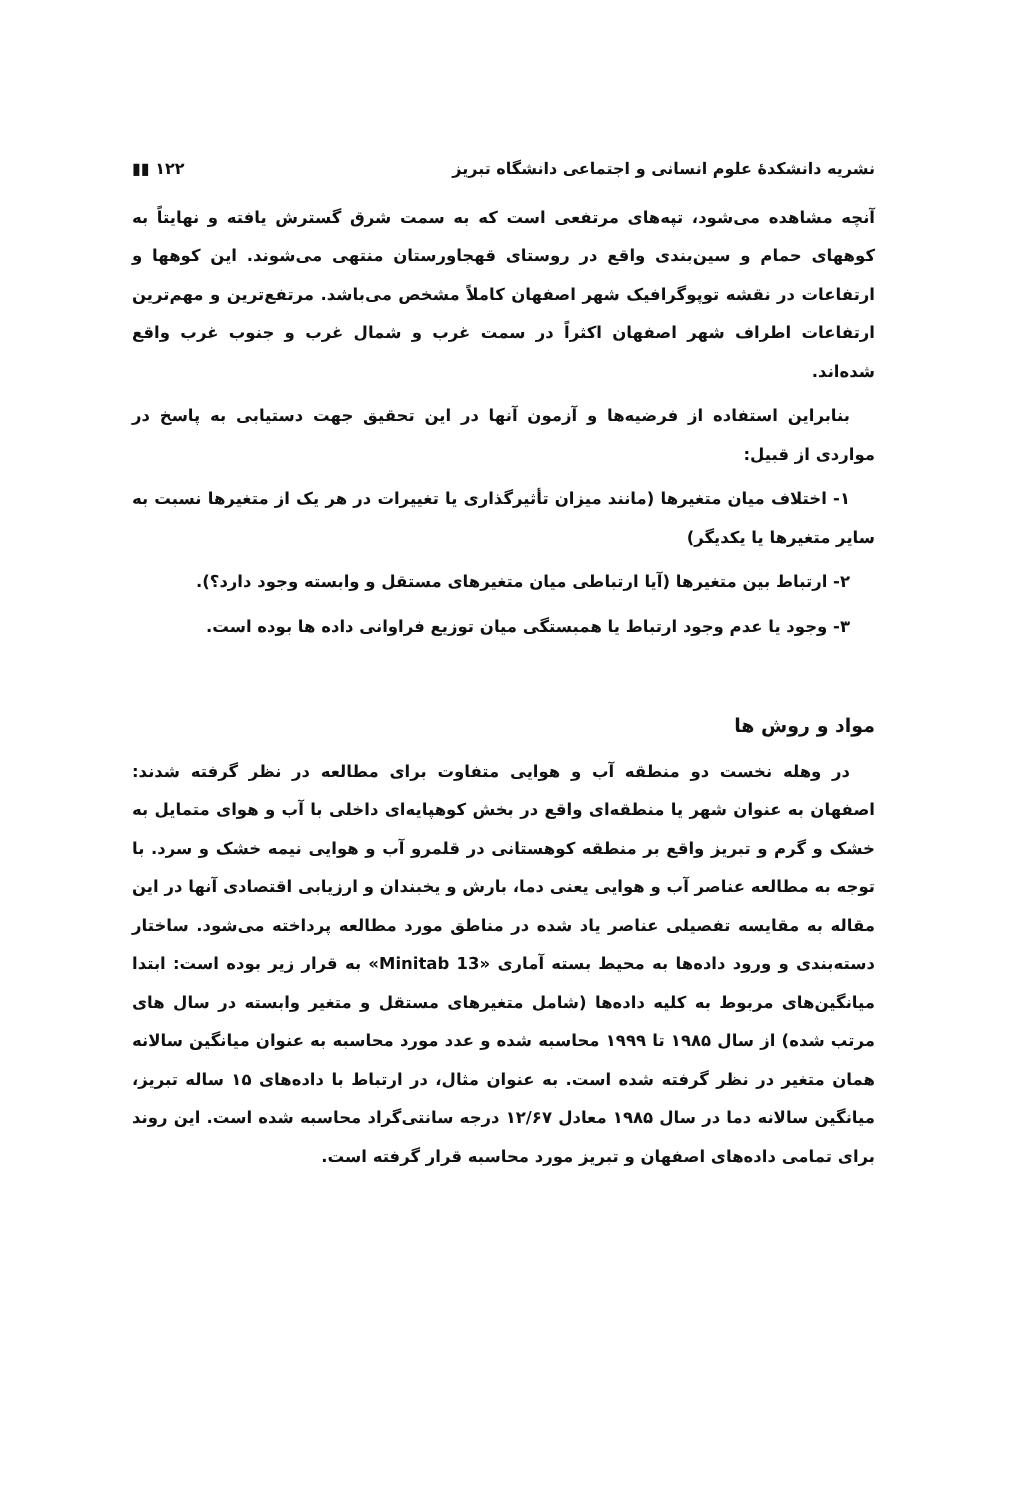نشریه دانشکدهٔ علوم انسانی و اجتماعی دانشگاه تبریز ۱۲۲ ▮▮
آنچه مشاهده می‌شود، تپه‌های مرتفعی است که به سمت شرق گسترش یافته و نهایتاً به کوههای حمام و سین‌بندی واقع در روستای قهجاورستان منتهی می‌شوند. این کوهها و ارتفاعات در نقشه توپوگرافیک شهر اصفهان کاملاً مشخص می‌باشد. مرتفع‌ترین و مهم‌ترین ارتفاعات اطراف شهر اصفهان اکثراً در سمت غرب و شمال غرب و جنوب غرب واقع شده‌اند.
بنابراین استفاده از فرضیه‌ها و آزمون آنها در این تحقیق جهت دستیابی به پاسخ در مواردی از قبیل:
۱- اختلاف میان متغیرها (مانند میزان تأثیرگذاری یا تغییرات در هر یک از متغیرها نسبت به سایر متغیرها یا یکدیگر)
۲- ارتباط بین متغیرها (آیا ارتباطی میان متغیرهای مستقل و وابسته وجود دارد؟).
۳- وجود یا عدم وجود ارتباط یا همبستگی میان توزیع فراوانی داده ها بوده است.
مواد و روش ها
در وهله نخست دو منطقه آب و هوایی متفاوت برای مطالعه در نظر گرفته شدند: اصفهان به عنوان شهر یا منطقه‌ای واقع در بخش کوهپایه‌ای داخلی با آب و هوای متمایل به خشک و گرم و تبریز واقع بر منطقه کوهستانی در قلمرو آب و هوایی نیمه خشک و سرد. با توجه به مطالعه عناصر آب و هوایی یعنی دما، بارش و یخبندان و ارزیابی اقتصادی آنها در این مقاله به مقایسه تفصیلی عناصر یاد شده در مناطق مورد مطالعه پرداخته می‌شود. ساختار دسته‌بندی و ورود داده‌ها به محیط بسته آماری «Minitab 13» به قرار زیر بوده است: ابتدا میانگین‌های مربوط به کلیه داده‌ها (شامل متغیرهای مستقل و متغیر وابسته در سال های مرتب شده) از سال ۱۹۸۵ تا ۱۹۹۹ محاسبه شده و عدد مورد محاسبه به عنوان میانگین سالانه همان متغیر در نظر گرفته شده است. به عنوان مثال، در ارتباط با داده‌های ۱۵ ساله تبریز، میانگین سالانه دما در سال ۱۹۸۵ معادل ۱۲/۶۷ درجه سانتی‌گراد محاسبه شده است. این روند برای تمامی داده‌های اصفهان و تبریز مورد محاسبه قرار گرفته است.